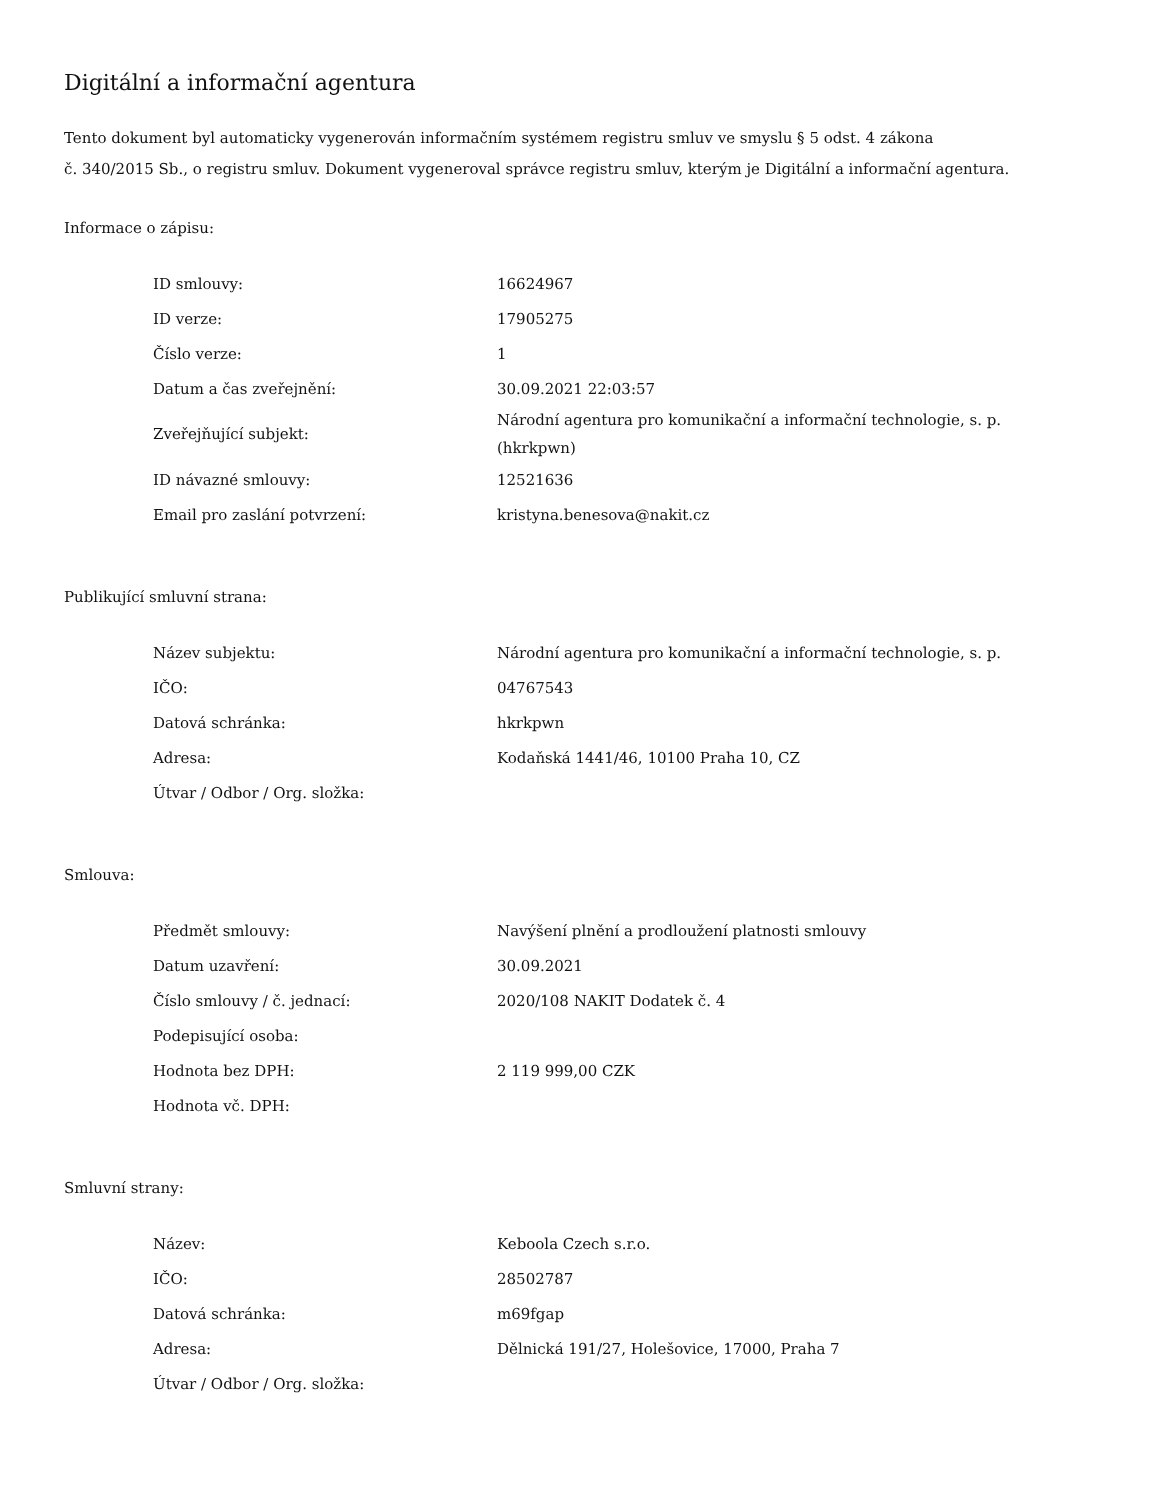Digitální a informační agentura
Tento dokument byl automaticky vygenerován informačním systémem registru smluv ve smyslu § 5 odst. 4 zákona
č. 340/2015 Sb., o registru smluv. Dokument vygeneroval správce registru smluv, kterým je Digitální a informační agentura.
Informace o zápisu:
| ID smlouvy: | 16624967 |
| ID verze: | 17905275 |
| Číslo verze: | 1 |
| Datum a čas zveřejnění: | 30.09.2021 22:03:57 |
| Zveřejňující subjekt: | Národní agentura pro komunikační a informační technologie, s. p. (hkrkpwn) |
| ID návazné smlouvy: | 12521636 |
| Email pro zaslání potvrzení: | kristyna.benesova@nakit.cz |
Publikující smluvní strana:
| Název subjektu: | Národní agentura pro komunikační a informační technologie, s. p. |
| IČO: | 04767543 |
| Datová schránka: | hkrkpwn |
| Adresa: | Kodaňská 1441/46, 10100 Praha 10, CZ |
| Útvar / Odbor / Org. složka: | |
Smlouva:
| Předmět smlouvy: | Navýšení plnění a prodloužení platnosti smlouvy |
| Datum uzavření: | 30.09.2021 |
| Číslo smlouvy / č. jednací: | 2020/108 NAKIT Dodatek č. 4 |
| Podepisující osoba: | |
| Hodnota bez DPH: | 2 119 999,00 CZK |
| Hodnota vč. DPH: | |
Smluvní strany:
| Název: | Keboola Czech s.r.o. |
| IČO: | 28502787 |
| Datová schránka: | m69fgap |
| Adresa: | Dělnická 191/27, Holešovice, 17000, Praha 7 |
| Útvar / Odbor / Org. složka: | |